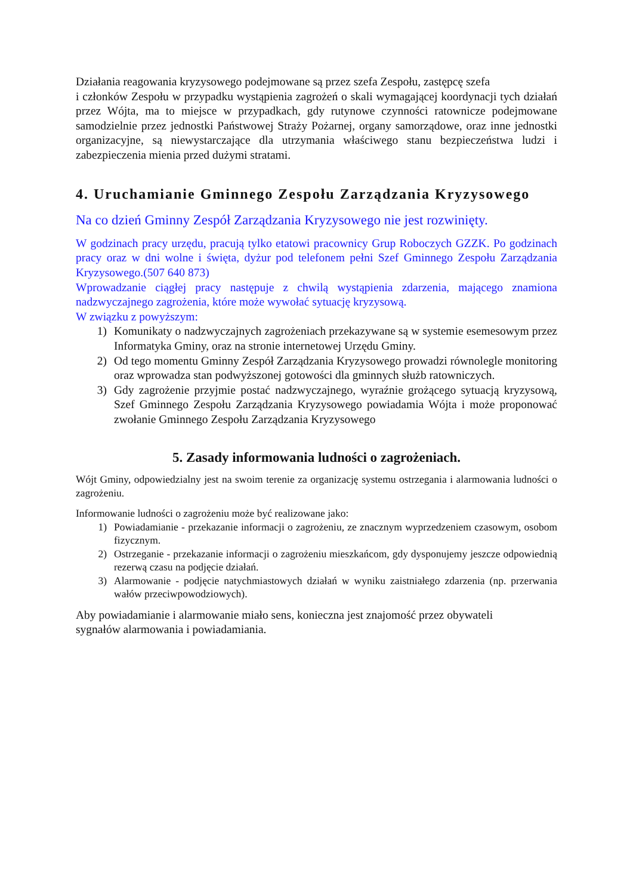Działania reagowania kryzysowego podejmowane są przez szefa Zespołu, zastępcę szefa
i członków Zespołu w przypadku wystąpienia zagrożeń o skali wymagającej koordynacji tych działań przez Wójta, ma to miejsce w przypadkach, gdy rutynowe czynności ratownicze podejmowane samodzielnie przez jednostki Państwowej Straży Pożarnej, organy samorządowe, oraz inne jednostki organizacyjne, są niewystarczające dla utrzymania właściwego stanu bezpieczeństwa ludzi i zabezpieczenia mienia przed dużymi stratami.
4. Uruchamianie Gminnego Zespołu Zarządzania Kryzysowego
Na co dzień Gminny Zespół Zarządzania Kryzysowego nie jest rozwinięty.
W godzinach pracy urzędu, pracują tylko etatowi pracownicy Grup Roboczych GZZK. Po godzinach pracy oraz w dni wolne i święta, dyżur pod telefonem pełni Szef Gminnego Zespołu Zarządzania Kryzysowego.(507 640 873)
Wprowadzanie ciągłej pracy następuje z chwilą wystąpienia zdarzenia, mającego znamiona nadzwyczajnego zagrożenia, które może wywołać sytuację kryzysową.
W związku z powyższym:
1) Komunikaty o nadzwyczajnych zagrożeniach przekazywane są w systemie esemesowym przez Informatyka Gminy, oraz na stronie internetowej Urzędu Gminy.
2) Od tego momentu Gminny Zespół Zarządzania Kryzysowego prowadzi równolegle monitoring oraz wprowadza stan podwyższonej gotowości dla gminnych służb ratowniczych.
3) Gdy zagrożenie przyjmie postać nadzwyczajnego, wyraźnie grożącego sytuacją kryzysową, Szef Gminnego Zespołu Zarządzania Kryzysowego powiadamia Wójta i może proponować zwołanie Gminnego Zespołu Zarządzania Kryzysowego
5. Zasady informowania ludności o zagrożeniach.
Wójt Gminy, odpowiedzialny jest na swoim terenie za organizację systemu ostrzegania i alarmowania ludności o zagrożeniu.
Informowanie ludności o zagrożeniu może być realizowane jako:
1) Powiadamianie - przekazanie informacji o zagrożeniu, ze znacznym wyprzedzeniem czasowym, osobom fizycznym.
2) Ostrzeganie - przekazanie informacji o zagrożeniu mieszkańcom, gdy dysponujemy jeszcze odpowiednią rezerwą czasu na podjęcie działań.
3) Alarmowanie - podjęcie natychmiastowych działań w wyniku zaistniałego zdarzenia (np. przerwania wałów przeciwpowodziowych).
Aby powiadamianie i alarmowanie miało sens, konieczna jest znajomość przez obywateli
sygnałów alarmowania i powiadamiania.